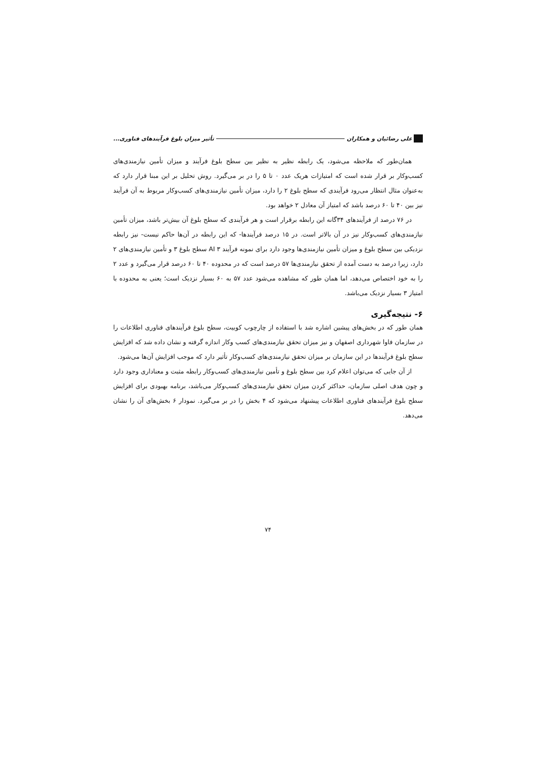علی رضائیان و همکاران تأثیر میزان بلوغ فرآیندهای فناوری...
همان‌طور که ملاحظه می‌شود، یک رابطه نظیر به نظیر بین سطح بلوغ فرآیند و میزان تأمین نیازمندی‌های کسب‌وکار بر قرار شده است که امتیازات هریک عدد ۰ تا ۵ را در بر می‌گیرد. روش تحلیل بر این مبنا قرار دارد که به‌عنوان مثال انتظار می‌رود فرآیندی که سطح بلوغ ۲ را دارد، میزان تأمین نیازمندی‌های کسب‌وکار مربوط به آن فرآیند نیز بین ۴۰ تا ۶۰ درصد باشد که امتیاز آن معادل ۲ خواهد بود.
در ۷۶ درصد از فرآیندهای ۳۴گانه این رابطه برقرار است و هر فرآیندی که سطح بلوغ آن بیش‌تر باشد، میزان تأمین نیازمندی‌های کسب‌وکار نیز در آن بالاتر است. در ۱۵ درصد فرآیندها- که این رابطه در آن‌ها حاکم نیست- نیز رابطه نزدیکی بین سطح بلوغ و میزان تأمین نیازمندی‌ها وجود دارد برای نمونه فرآیند AI ۳ سطح بلوغ ۳ و تأمین نیازمندی‌های ۲ دارد، زیرا درصد به دست آمده از تحقق نیازمندی‌ها ۵۷ درصد است که در محدوده ۴۰ تا ۶۰ درصد قرار می‌گیرد و عدد ۲ را به خود اختصاص می‌دهد، اما همان طور که مشاهده می‌شود عدد ۵۷ به ۶۰ بسیار نزدیک است؛ یعنی به محدوده با امتیاز ۳ بسیار نزدیک می‌باشد.
۶- نتیجه‌گیری
همان طور که در بخش‌های پیشین اشاره شد با استفاده از چارچوب کوبیت، سطح بلوغ فرآیندهای فناوری اطلاعات را در سازمان فاوا شهرداری اصفهان و نیز میزان تحقق نیازمندی‌های کسب وکار اندازه گرفته و نشان داده شد که افزایش سطح بلوغ فرآیندها در این سازمان بر میزان تحقق نیازمندی‌های کسب‌وکار تأثیر دارد که موجب افزایش آن‌ها می‌شود.
از آن جایی که می‌توان اعلام کرد بین سطح بلوغ و تأمین نیازمندی‌های کسب‌وکار رابطه مثبت و معناداری وجود دارد و چون هدف اصلی سازمان، حداکثر کردن میزان تحقق نیازمندی‌های کسب‌وکار می‌باشد، برنامه بهبودی برای افزایش سطح بلوغ فرآیندهای فناوری اطلاعات پیشنهاد می‌شود که ۴ بخش را در بر می‌گیرد. نمودار ۶ بخش‌های آن را نشان می‌دهد.
۷۴